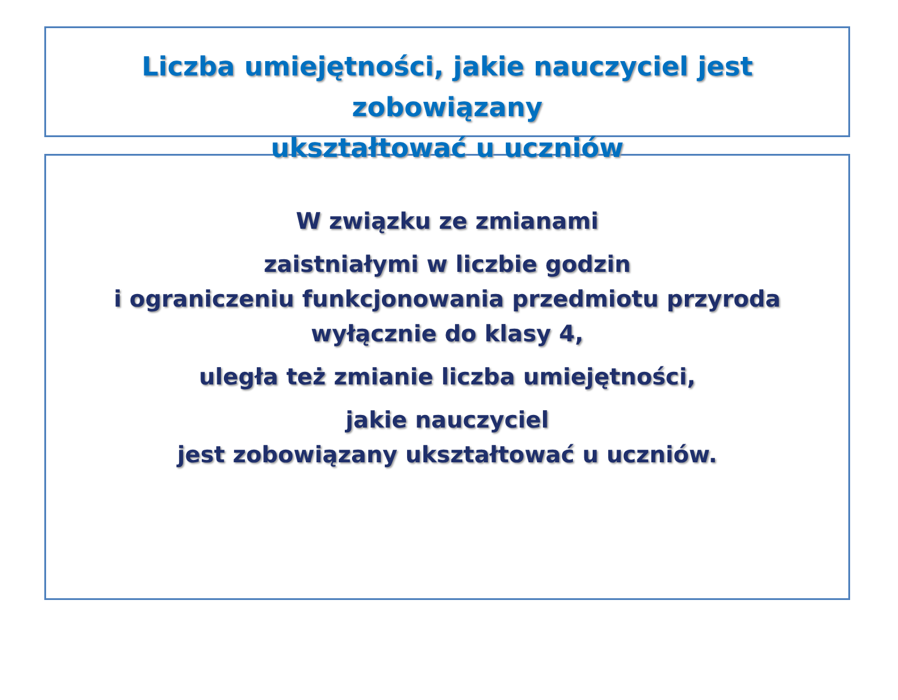Liczba umiejętności, jakie nauczyciel jest zobowiązany
ukształtować u uczniów
W związku ze zmianami
zaistniałymi w liczbie godzin
i ograniczeniu funkcjonowania przedmiotu przyroda
wyłącznie do klasy 4,
uległa też zmianie liczba umiejętności,
jakie nauczyciel
jest zobowiązany ukształtować u uczniów.